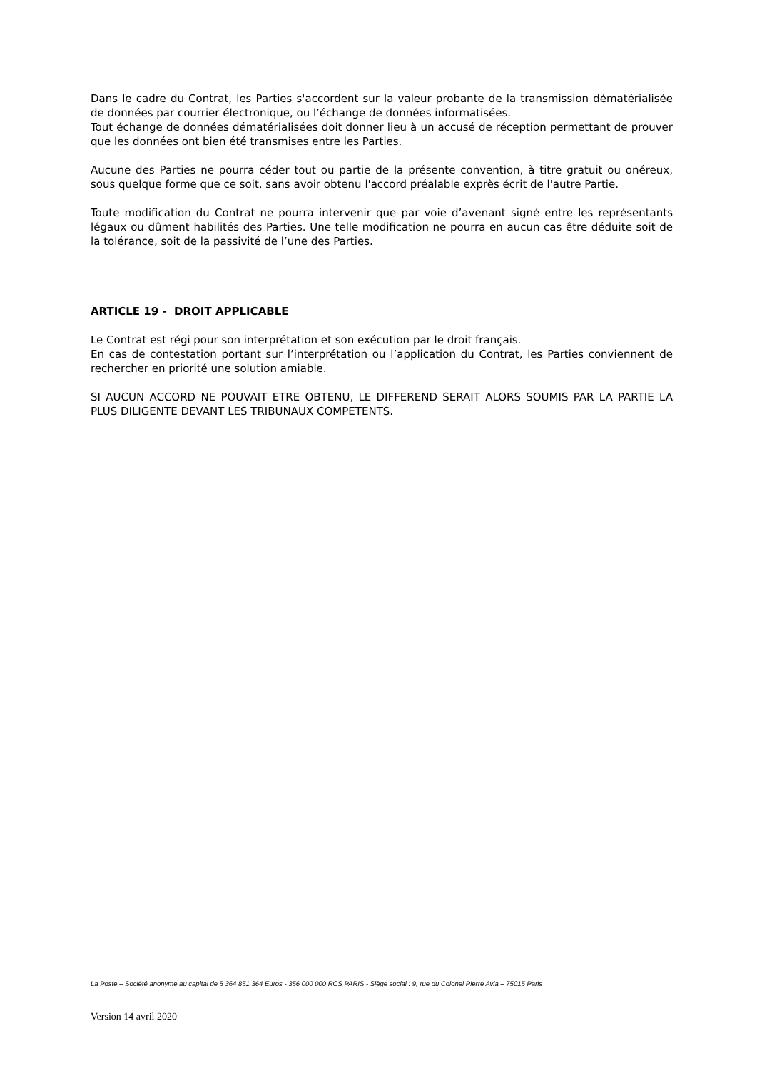Dans le cadre du Contrat, les Parties s'accordent sur la valeur probante de la transmission dématérialisée de données par courrier électronique, ou l’échange de données informatisées.
Tout échange de données dématérialisées doit donner lieu à un accusé de réception permettant de prouver que les données ont bien été transmises entre les Parties.
Aucune des Parties ne pourra céder tout ou partie de la présente convention, à titre gratuit ou onéreux, sous quelque forme que ce soit, sans avoir obtenu l'accord préalable exprès écrit de l'autre Partie.
Toute modification du Contrat ne pourra intervenir que par voie d’avenant signé entre les représentants légaux ou dûment habilités des Parties. Une telle modification ne pourra en aucun cas être déduite soit de la tolérance, soit de la passivité de l’une des Parties.
ARTICLE 19 - DROIT APPLICABLE
Le Contrat est régi pour son interprétation et son exécution par le droit français.
En cas de contestation portant sur l’interprétation ou l’application du Contrat, les Parties conviennent de rechercher en priorité une solution amiable.
SI AUCUN ACCORD NE POUVAIT ETRE OBTENU, LE DIFFEREND SERAIT ALORS SOUMIS PAR LA PARTIE LA PLUS DILIGENTE DEVANT LES TRIBUNAUX COMPETENTS.
La Poste – Société anonyme au capital de 5 364 851 364 Euros - 356 000 000 RCS PARIS - Siège social : 9, rue du Colonel Pierre Avia – 75015 Paris
Version 14 avril 2020